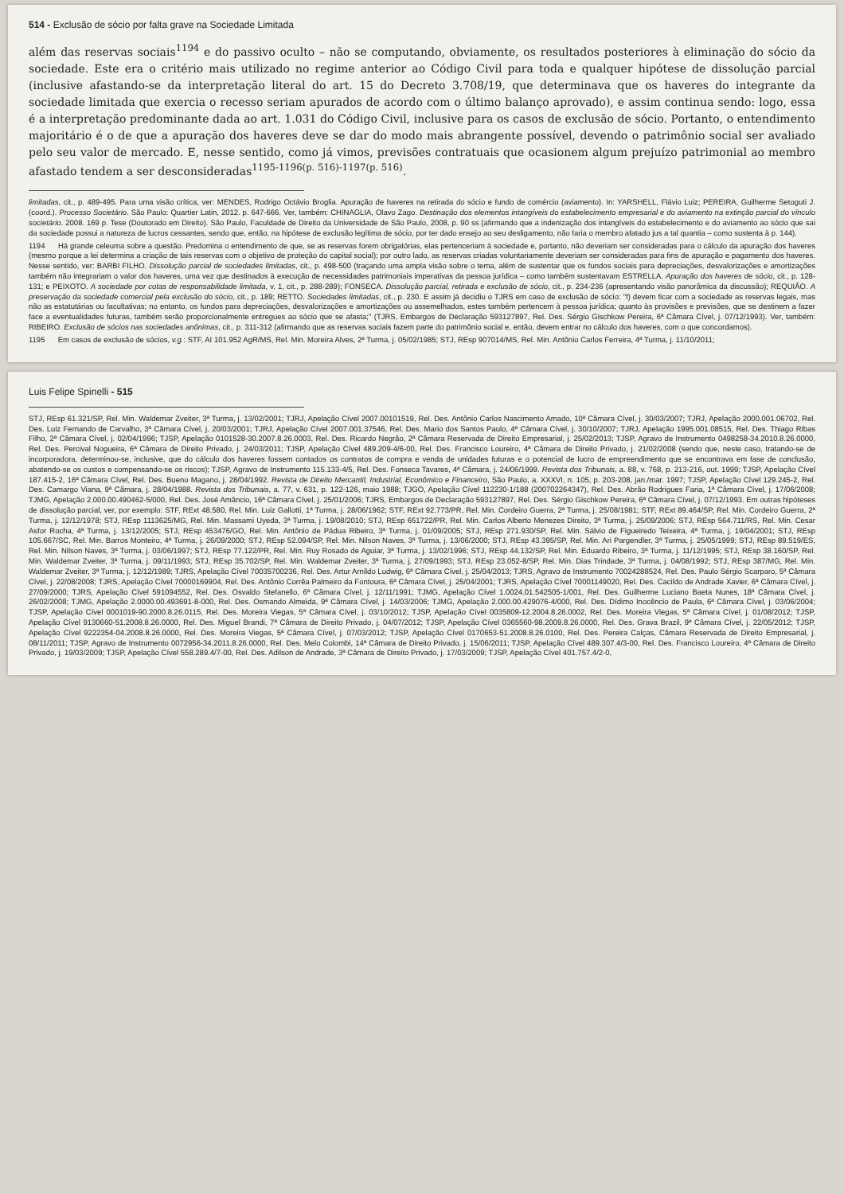514 - Exclusão de sócio por falta grave na Sociedade Limitada
além das reservas sociais<sup>1194</sup> e do passivo oculto – não se computando, obviamente, os resultados posteriores à eliminação do sócio da sociedade. Este era o critério mais utilizado no regime anterior ao Código Civil para toda e qualquer hipótese de dissolução parcial (inclusive afastando-se da interpretação literal do art. 15 do Decreto 3.708/19, que determinava que os haveres do integrante da sociedade limitada que exercia o recesso seriam apurados de acordo com o último balanço aprovado), e assim continua sendo: logo, essa é a interpretação predominante dada ao art. 1.031 do Código Civil, inclusive para os casos de exclusão de sócio. Portanto, o entendimento majoritário é o de que a apuração dos haveres deve se dar do modo mais abrangente possível, devendo o patrimônio social ser avaliado pelo seu valor de mercado. E, nesse sentido, como já vimos, previsões contratuais que ocasionem algum prejuízo patrimonial ao membro afastado tendem a ser desconsideradas<sup>1195-1196(p. 516)-1197(p. 516)</sup>.
limitadas, cit., p. 489-495. Para uma visão crítica, ver: MENDES, Rodrigo Octávio Broglia. Apuração de haveres na retirada do sócio e fundo de comércio (aviamento). In: YARSHELL, Flávio Luiz; PEREIRA, Guilherme Setoguti J. (coord.). Processo Societário. São Paulo: Quartier Latin, 2012. p. 647-666. Ver, também: CHINAGLIA, Olavo Zago. Destinação dos elementos intangíveis do estabelecimento empresarial e do aviamento na extinção parcial do vínculo societário. 2008. 169 p. Tese (Doutorado em Direito). São Paulo, Faculdade de Direito da Universidade de São Paulo, 2008, p. 90 ss (afirmando que a indenização dos intangíveis do estabelecimento e do aviamento ao sócio que sai da sociedade possui a natureza de lucros cessantes, sendo que, então, na hipótese de exclusão legítima de sócio, por ter dado ensejo ao seu desligamento, não faria o membro afatado jus a tal quantia – como sustenta à p. 144).
1194 Há grande celeuma sobre a questão. Predomina o entendimento de que, se as reservas forem obrigatórias, elas pertenceriam à sociedade e, portanto, não deveriam ser consideradas para o cálculo da apuração dos haveres (mesmo porque a lei determina a criação de tais reservas com o objetivo de proteção do capital social); por outro lado, as reservas criadas voluntariamente deveriam ser consideradas para fins de apuração e pagamento dos haveres. Nesse sentido, ver: BARBI FILHO. Dissolução parcial de sociedades limitadas, cit., p. 498-500 (traçando uma ampla visão sobre o tema, além de sustentar que os fundos sociais para depreciações, desvalorizações e amortizações também não integrariam o valor dos haveres, uma vez que destinados à execução de necessidades patrimoniais imperativas da pessoa jurídica – como também sustentavam ESTRELLA. Apuração dos haveres de sócio, cit., p. 128-131; e PEIXOTO. A sociedade por cotas de responsabilidade limitada, v. 1, cit., p. 288-289); FONSECA. Dissolução parcial, retirada e exclusão de sócio, cit., p. 234-236 (apresentando visão panorâmica da discussão); REQUIÃO. A preservação da sociedade comercial pela exclusão do sócio, cit., p. 189; RETTO. Sociedades limitadas, cit., p. 230. E assim já decidiu o TJRS em caso de exclusão de sócio: "f) devem ficar com a sociedade as reservas legais, mas não as estatutárias ou facultativas; no entanto, os fundos para depreciações, desvalorizações e amortizações ou assemelhados, estes também pertencem à pessoa jurídica; quanto às provisões e previsões, que se destinem a fazer face a eventualidades futuras, também serão proporcionalmente entregues ao sócio que se afasta;" (TJRS, Embargos de Declaração 593127897, Rel. Des. Sérgio Gischkow Pereira, 6ª Câmara Cível, j. 07/12/1993). Ver, também: RIBEIRO. Exclusão de sócios nas sociedades anônimas, cit., p. 311-312 (afirmando que as reservas sociais fazem parte do patrimônio social e, então, devem entrar no cálculo dos haveres, com o que concordamos).
1195 Em casos de exclusão de sócios, v.g.: STF, AI 101.952 AgR/MS, Rel. Min. Moreira Alves, 2ª Turma, j. 05/02/1985; STJ, REsp 907014/MS, Rel. Min. Antônio Carlos Ferreira, 4ª Turma, j. 11/10/2011;
Luis Felipe Spinelli - 515
STJ, REsp 61.321/SP, Rel. Min. Waldemar Zveiter, 3ª Turma, j. 13/02/2001; TJRJ, Apelação Cível 2007.00101519, Rel. Des. Antônio Carlos Nascimento Amado, 10ª Câmara Cível, j. 30/03/2007; TJRJ, Apelação 2000.001.06702, Rel. Des. Luiz Fernando de Carvalho, 3ª Câmara Cível, j. 20/03/2001; TJRJ, Apelação Cível 2007.001.37546, Rel. Des. Mario dos Santos Paulo, 4ª Câmara Cível, j. 30/10/2007; TJRJ, Apelação 1995.001.08515, Rel. Des. Thiago Ribas Filho, 2ª Câmara Cível, j. 02/04/1996; TJSP, Apelação 0101528-30.2007.8.26.0003, Rel. Des. Ricardo Negrão, 2ª Câmara Reservada de Direito Empresarial, j. 25/02/2013; TJSP, Agravo de Instrumento 0498258-34.2010.8.26.0000, Rel. Des. Percival Nogueira, 6ª Câmara de Direito Privado, j. 24/03/2011; TJSP, Apelação Cível 489.209-4/6-00, Rel. Des. Francisco Loureiro, 4ª Câmara de Direito Privado, j. 21/02/2008 (sendo que, neste caso, tratando-se de incorporadora, determinou-se, inclusive, que do cálculo dos haveres fossem contados os contratos de compra e venda de unidades futuras e o potencial de lucro de empreendimento que se encontrava em fase de conclusão, abatendo-se os custos e compensando-se os riscos); TJSP, Agravo de Instrumento 115.133-4/5, Rel. Des. Fonseca Tavares, 4ª Câmara, j. 24/06/1999. Revista dos Tribunais, a. 88, v. 768, p. 213-216, out. 1999; TJSP, Apelação Cível 187.415-2, 16ª Câmara Cível, Rel. Des. Bueno Magano, j. 28/04/1992. Revista de Direito Mercantil, Industrial, Econômico e Financeiro, São Paulo, a. XXXVI, n. 105, p. 203-208, jan./mar. 1997; TJSP, Apelação Cível 129.245-2, Rel. Des. Camargo Viana, 9ª Câmara, j. 28/04/1988. Revista dos Tribunais, a. 77, v. 631, p. 122-126, maio 1988; TJGO, Apelação Cível 112230-1/188 (200702264347), Rel. Des. Abrão Rodrigues Faria, 1ª Câmara Cível, j. 17/06/2008; TJMG, Apelação 2.000.00.490462-5/000, Rel. Des. José Amâncio, 16ª Câmara Cível, j. 25/01/2006; TJRS, Embargos de Declaração 593127897, Rel. Des. Sérgio Gischkow Pereira, 6ª Câmara Cível, j. 07/12/1993. Em outras hipóteses de dissolução parcial, ver, por exemplo: STF, RExt 48.580, Rel. Min. Luiz Gallotti, 1ª Turma, j. 28/06/1962; STF, RExt 92.773/PR, Rel. Min. Cordeiro Guerra, 2ª Turma, j. 25/08/1981; STF, RExt 89.464/SP, Rel. Min. Cordeiro Guerra, 2ª Turma, j. 12/12/1978; STJ, REsp 1113625/MG, Rel. Min. Massami Uyeda, 3ª Turma, j. 19/08/2010; STJ, REsp 651722/PR, Rel. Min. Carlos Alberto Menezes Direito, 3ª Turma, j. 25/09/2006; STJ, REsp 564.711/RS, Rel. Min. Cesar Asfor Rocha, 4ª Turma, j. 13/12/2005; STJ, REsp 453476/GO, Rel. Min. Antônio de Pádua Ribeiro, 3ª Turma, j. 01/09/2005; STJ, REsp 271.930/SP, Rel. Min. Sálvio de Figueiredo Teixeira, 4ª Turma, j. 19/04/2001; STJ, REsp 105.667/SC, Rel. Min. Barros Monteiro, 4ª Turma, j. 26/09/2000; STJ, REsp 52.094/SP, Rel. Min. Nilson Naves, 3ª Turma, j. 13/06/2000; STJ, REsp 43.395/SP, Rel. Min. Ari Pargendler, 3ª Turma, j. 25/05/1999; STJ, REsp 89.519/ES, Rel. Min. Nilson Naves, 3ª Turma, j. 03/06/1997; STJ, REsp 77.122/PR, Rel. Min. Ruy Rosado de Aguiar, 3ª Turma, j. 13/02/1996; STJ, REsp 44.132/SP, Rel. Min. Eduardo Ribeiro, 3ª Turma, j. 11/12/1995; STJ, REsp 38.160/SP, Rel. Min. Waldemar Zveiter, 3ª Turma, j. 09/11/1993; STJ, REsp 35.702/SP, Rel. Min. Waldemar Zveiter, 3ª Turma, j. 27/09/1993; STJ, REsp 23.052-8/SP, Rel. Min. Dias Trindade, 3ª Turma, j. 04/08/1992; STJ, REsp 387/MG, Rel. Min. Waldemar Zveiter, 3ª Turma, j. 12/12/1989; TJRS, Apelação Cível 70035700236, Rel. Des. Artur Arnildo Ludwig, 6ª Câmara Cível, j. 25/04/2013; TJRS, Agravo de Instrumento 70024288524, Rel. Des. Paulo Sérgio Scarparo, 5ª Câmara Cível, j. 22/08/2008; TJRS, Apelação Cível 70000169904, Rel. Des. Antônio Corrêa Palmeiro da Fontoura, 6ª Câmara Cível, j. 25/04/2001; TJRS, Apelação Cível 70001149020, Rel. Des. Cacildo de Andrade Xavier, 6ª Câmara Cível, j. 27/09/2000; TJRS, Apelação Cível 591094552, Rel. Des. Osvaldo Stefanello, 6ª Câmara Cível, j. 12/11/1991; TJMG, Apelação Cível 1.0024.01.542505-1/001, Rel. Des. Guilherme Luciano Baeta Nunes, 18ª Câmara Cível, j. 26/02/2008; TJMG, Apelação 2.0000.00.493691-8-000, Rel. Des. Osmando Almeida, 9ª Câmara Cível, j. 14/03/2006; TJMG, Apelação 2.000.00.429076-4/000, Rel. Des. Dídimo Inocêncio de Paula, 6ª Câmara Cível, j. 03/06/2004; TJSP, Apelação Cível 0001019-90.2000.8.26.0115, Rel. Des. Moreira Viegas, 5ª Câmara Cível, j. 03/10/2012; TJSP, Apelação Cível 0035809-12.2004.8.26.0002, Rel. Des. Moreira Viegas, 5ª Câmara Cível, j. 01/08/2012; TJSP, Apelação Cível 9130660-51.2008.8.26.0000, Rel. Des. Miguel Brandi, 7ª Câmara de Direito Privado, j. 04/07/2012; TJSP, Apelação Cível 0365560-98.2009.8.26.0000, Rel. Des. Grava Brazil, 9ª Câmara Cível, j. 22/05/2012; TJSP, Apelação Cível 9222354-04.2008.8.26.0000, Rel. Des. Moreira Viegas, 5ª Câmara Cível, j. 07/03/2012; TJSP, Apelação Cível 0170653-51.2008.8.26.0100, Rel. Des. Pereira Calças, Câmara Reservada de Direito Empresarial, j. 08/11/2011; TJSP, Agravo de Instrumento 0072956-34.2011.8.26.0000, Rel. Des. Melo Colombi, 14ª Câmara de Direito Privado, j. 15/06/2011; TJSP, Apelação Cível 489.307.4/3-00, Rel. Des. Francisco Loureiro, 4ª Câmara de Direito Privado, j. 19/03/2009; TJSP, Apelação Cível 558.289.4/7-00, Rel. Des. Adilson de Andrade, 3ª Câmara de Direito Privado, j. 17/03/2009; TJSP, Apelação Cível 401.757.4/2-0,